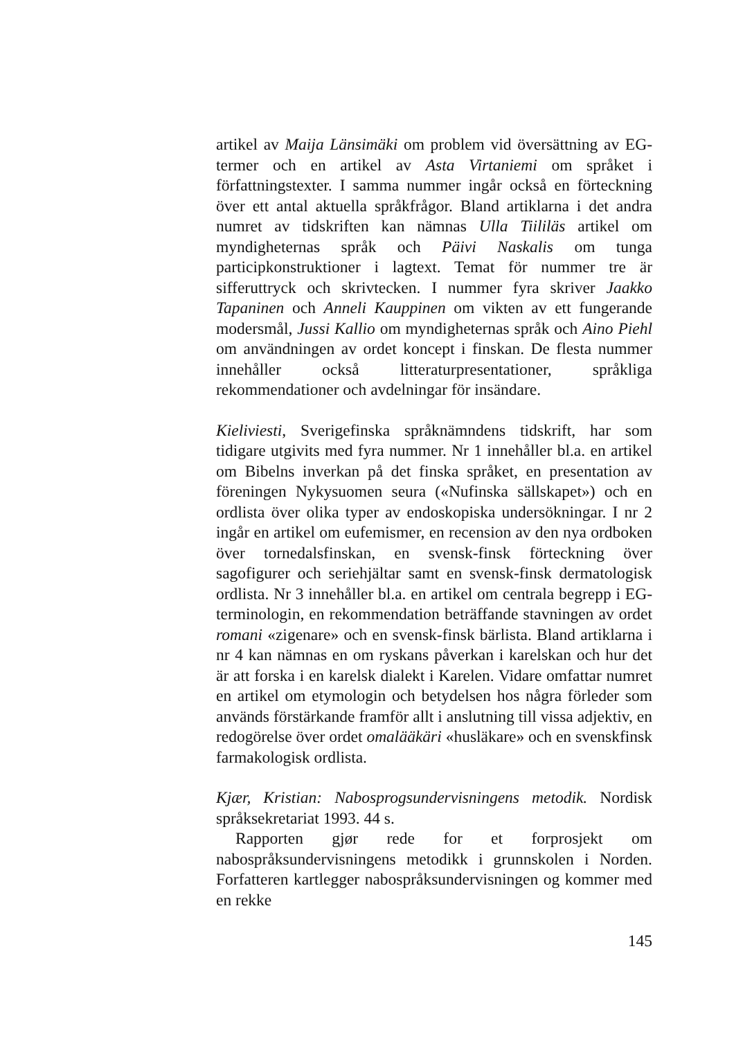artikel av Maija Länsimäki om problem vid översättning av EG-termer och en artikel av Asta Virtaniemi om språket i författningstexter. I samma nummer ingår också en förteckning över ett antal aktuella språkfrågor. Bland artiklarna i det andra numret av tidskriften kan nämnas Ulla Tiililäs artikel om myndigheternas språk och Päivi Naskalis om tunga participkonstruktioner i lagtext. Temat för nummer tre är sifferuttryck och skrivtecken. I nummer fyra skriver Jaakko Tapaninen och Anneli Kauppinen om vikten av ett fungerande modersmål, Jussi Kallio om myndigheternas språk och Aino Piehl om användningen av ordet koncept i finskan. De flesta nummer innehåller också litteraturpresentationer, språkliga rekommendationer och avdelningar för insändare.
Kieliviesti, Sverigefinska språknämndens tidskrift, har som tidigare utgivits med fyra nummer. Nr 1 innehåller bl.a. en artikel om Bibelns inverkan på det finska språket, en presentation av föreningen Nykysuomen seura («Nufinska sällskapet») och en ordlista över olika typer av endoskopiska undersökningar. I nr 2 ingår en artikel om eufemismer, en recension av den nya ordboken över tornedalsfinskan, en svensk-finsk förteckning över sagofigurer och seriehjältar samt en svensk-finsk dermatologisk ordlista. Nr 3 innehåller bl.a. en artikel om centrala begrepp i EG-terminologin, en rekommendation beträffande stavningen av ordet romani «zigenare» och en svensk-finsk bärlista. Bland artiklarna i nr 4 kan nämnas en om ryskans påverkan i karelskan och hur det är att forska i en karelsk dialekt i Karelen. Vidare omfattar numret en artikel om etymologin och betydelsen hos några förleder som används förstärkande framför allt i anslutning till vissa adjektiv, en redogörelse över ordet omalääkäri «husläkare» och en svenskfinsk farmakologisk ordlista.
Kjær, Kristian: Nabosprogsundervisningens metodik. Nordisk språksekretariat 1993. 44 s.
Rapporten gjør rede for et forprosjekt om nabospråksundervisningens metodikk i grunnskolen i Norden. Forfatteren kartlegger nabospråksundervisningen og kommer med en rekke
145